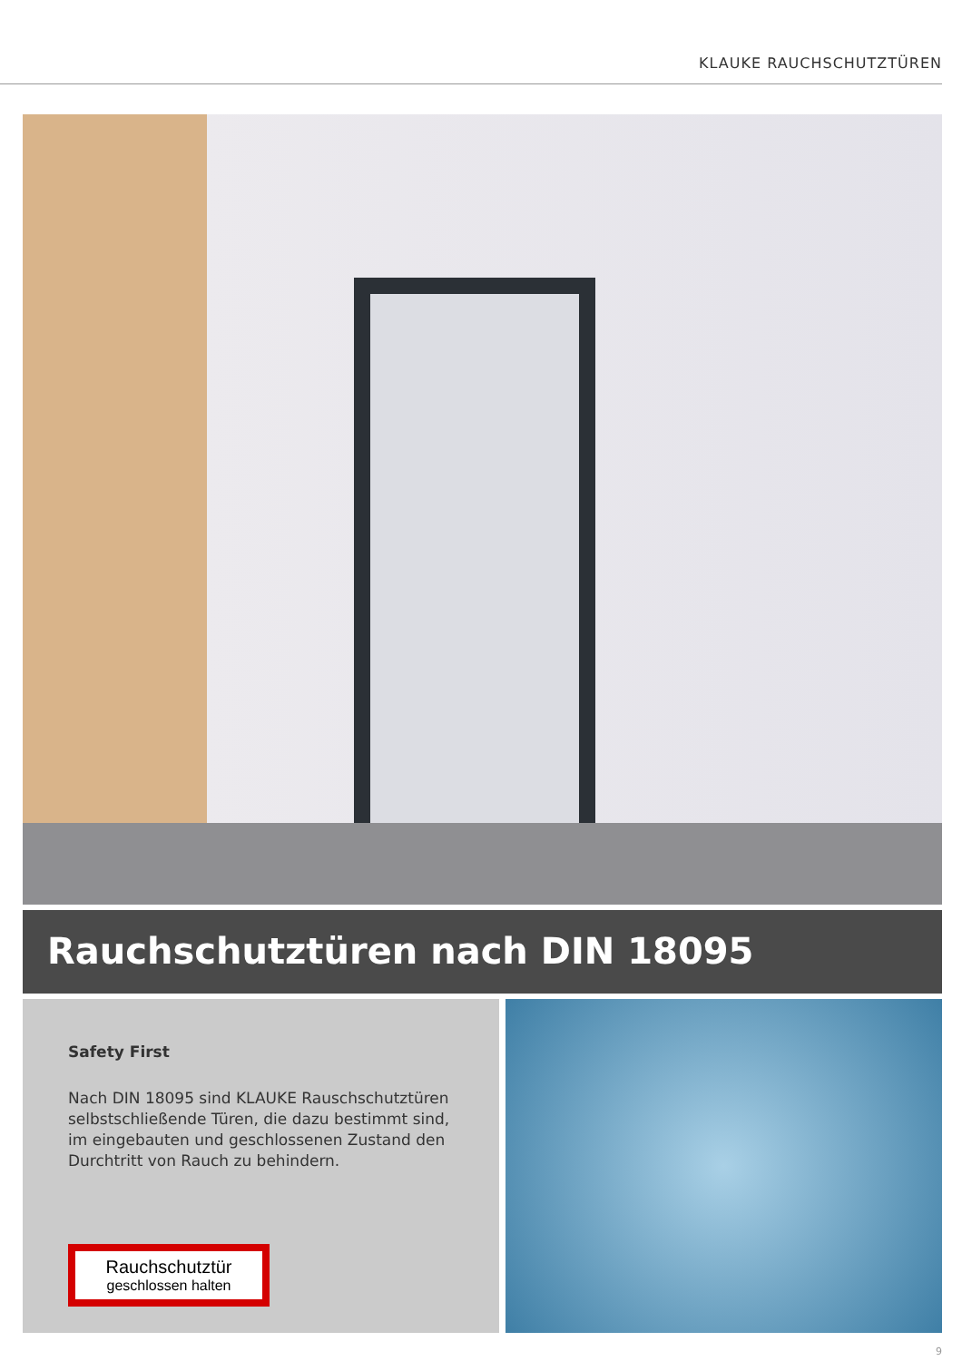KLAUKE RAUCHSCHUTZTÜREN
Rauchschutztüren nach DIN 18095
Safety First
Nach DIN 18095 sind KLAUKE Rauschschutztüren selbstschließende Türen, die dazu bestimmt sind, im eingebauten und geschlossenen Zustand den Durchtritt von Rauch zu behindern.
Rauchschutztür
geschlossen halten
9